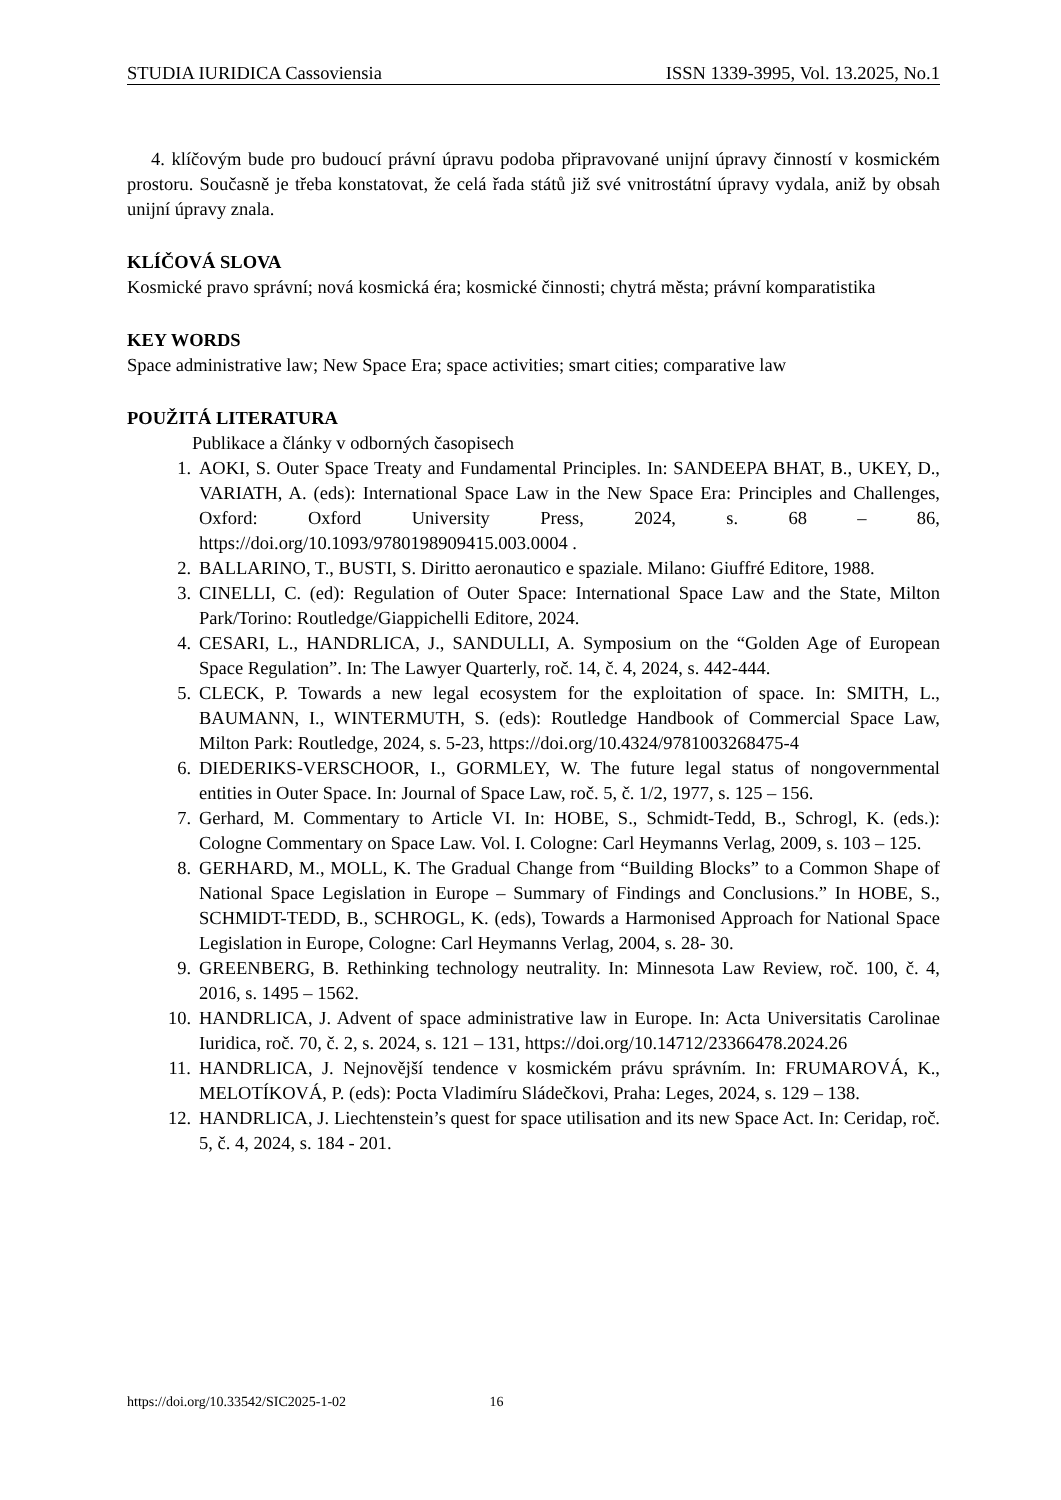STUDIA IURIDICA Cassoviensia ISSN 1339-3995, Vol. 13.2025, No.1
4. klíčovým bude pro budoucí právní úpravu podoba připravované unijní úpravy činností v kosmickém prostoru. Současně je třeba konstatovat, že celá řada států již své vnitrostátní úpravy vydala, aniž by obsah unijní úpravy znala.
KLÍČOVÁ SLOVA
Kosmické pravo správní; nová kosmická éra; kosmické činnosti; chytrá města; právní komparatistika
KEY WORDS
Space administrative law; New Space Era; space activities; smart cities; comparative law
POUŽITÁ LITERATURA
Publikace a články v odborných časopisech
1. AOKI, S. Outer Space Treaty and Fundamental Principles. In: SANDEEPA BHAT, B., UKEY, D., VARIATH, A. (eds): International Space Law in the New Space Era: Principles and Challenges, Oxford: Oxford University Press, 2024, s. 68 – 86, https://doi.org/10.1093/9780198909415.003.0004 .
2. BALLARINO, T., BUSTI, S. Diritto aeronautico e spaziale. Milano: Giuffré Editore, 1988.
3. CINELLI, C. (ed): Regulation of Outer Space: International Space Law and the State, Milton Park/Torino: Routledge/Giappichelli Editore, 2024.
4. CESARI, L., HANDRLICA, J., SANDULLI, A. Symposium on the “Golden Age of European Space Regulation”. In: The Lawyer Quarterly, roč. 14, č. 4, 2024, s. 442-444.
5. CLECK, P. Towards a new legal ecosystem for the exploitation of space. In: SMITH, L., BAUMANN, I., WINTERMUTH, S. (eds): Routledge Handbook of Commercial Space Law, Milton Park: Routledge, 2024, s. 5-23, https://doi.org/10.4324/9781003268475-4
6. DIEDERIKS-VERSCHOOR, I., GORMLEY, W. The future legal status of nongovernmental entities in Outer Space. In: Journal of Space Law, roč. 5, č. 1/2, 1977, s. 125 – 156.
7. Gerhard, M. Commentary to Article VI. In: HOBE, S., Schmidt-Tedd, B., Schrogl, K. (eds.): Cologne Commentary on Space Law. Vol. I. Cologne: Carl Heymanns Verlag, 2009, s. 103 – 125.
8. GERHARD, M., MOLL, K. The Gradual Change from “Building Blocks” to a Common Shape of National Space Legislation in Europe – Summary of Findings and Conclusions.” In HOBE, S., SCHMIDT-TEDD, B., SCHROGL, K. (eds), Towards a Harmonised Approach for National Space Legislation in Europe, Cologne: Carl Heymanns Verlag, 2004, s. 28- 30.
9. GREENBERG, B. Rethinking technology neutrality. In: Minnesota Law Review, roč. 100, č. 4, 2016, s. 1495 – 1562.
10. HANDRLICA, J. Advent of space administrative law in Europe. In: Acta Universitatis Carolinae Iuridica, roč. 70, č. 2, s. 2024, s. 121 – 131, https://doi.org/10.14712/23366478.2024.26
11. HANDRLICA, J. Nejnovější tendence v kosmickém právu správním. In: FRUMAROVÁ, K., MELOTÍKOVÁ, P. (eds): Pocta Vladimíru Sládečkovi, Praha: Leges, 2024, s. 129 – 138.
12. HANDRLICA, J. Liechtenstein’s quest for space utilisation and its new Space Act. In: Ceridap, roč. 5, č. 4, 2024, s. 184 - 201.
https://doi.org/10.33542/SIC2025-1-02 16